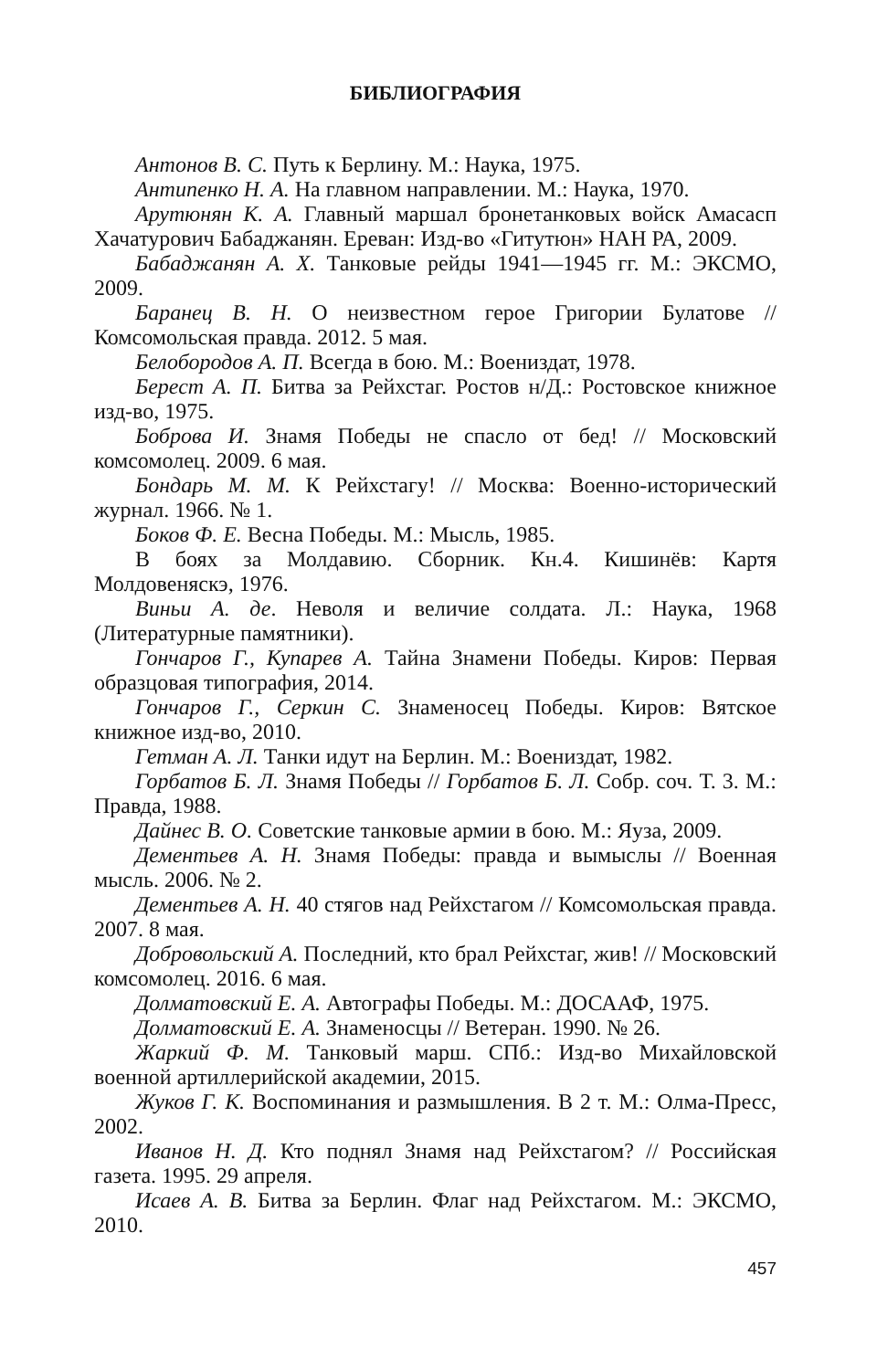БИБЛИОГРАФИЯ
Антонов В. С. Путь к Берлину. М.: Наука, 1975.
Антипенко Н. А. На главном направлении. М.: Наука, 1970.
Арутюнян К. А. Главный маршал бронетанковых войск Амасасп Хачатурович Бабаджанян. Ереван: Изд-во «Гитутюн» НАН РА, 2009.
Бабаджанян А. Х. Танковые рейды 1941—1945 гг. М.: ЭКСМО, 2009.
Баранец В. Н. О неизвестном герое Григории Булатове // Комсомольская правда. 2012. 5 мая.
Белобородов А. П. Всегда в бою. М.: Воениздат, 1978.
Берест А. П. Битва за Рейхстаг. Ростов н/Д.: Ростовское книжное изд-во, 1975.
Боброва И. Знамя Победы не спасло от бед! // Московский комсомолец. 2009. 6 мая.
Бондарь М. М. К Рейхстагу! // Москва: Военно-исторический журнал. 1966. № 1.
Боков Ф. Е. Весна Победы. М.: Мысль, 1985.
В боях за Молдавию. Сборник. Кн.4. Кишинёв: Картя Молдовеняскэ, 1976.
Виньи А. де. Неволя и величие солдата. Л.: Наука, 1968 (Литературные памятники).
Гончаров Г., Купарев А. Тайна Знамени Победы. Киров: Первая образцовая типография, 2014.
Гончаров Г., Серкин С. Знаменосец Победы. Киров: Вятское книжное изд-во, 2010.
Гетман А. Л. Танки идут на Берлин. М.: Воениздат, 1982.
Горбатов Б. Л. Знамя Победы // Горбатов Б. Л. Собр. соч. Т. 3. М.: Правда, 1988.
Дайнес В. О. Советские танковые армии в бою. М.: Яуза, 2009.
Дементьев А. Н. Знамя Победы: правда и вымыслы // Военная мысль. 2006. № 2.
Дементьев А. Н. 40 стягов над Рейхстагом // Комсомольская правда. 2007. 8 мая.
Добровольский А. Последний, кто брал Рейхстаг, жив! // Московский комсомолец. 2016. 6 мая.
Долматовский Е. А. Автографы Победы. М.: ДОСААФ, 1975.
Долматовский Е. А. Знаменосцы // Ветеран. 1990. № 26.
Жаркий Ф. М. Танковый марш. СПб.: Изд-во Михайловской военной артиллерийской академии, 2015.
Жуков Г. К. Воспоминания и размышления. В 2 т. М.: Олма-Пресс, 2002.
Иванов Н. Д. Кто поднял Знамя над Рейхстагом? // Российская газета. 1995. 29 апреля.
Исаев А. В. Битва за Берлин. Флаг над Рейхстагом. М.: ЭКСМО, 2010.
457